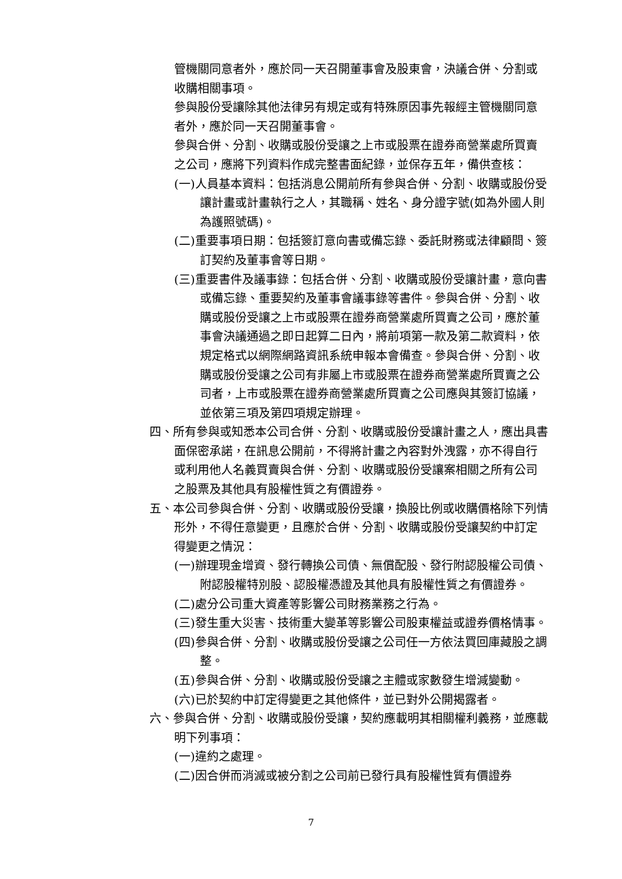管機關同意者外，應於同一天召開董事會及股東會，決議合併、分割或收購相關事項。
參與股份受讓除其他法律另有規定或有特殊原因事先報經主管機關同意者外，應於同一天召開董事會。
參與合併、分割、收購或股份受讓之上市或股票在證券商營業處所買賣之公司，應將下列資料作成完整書面紀錄，並保存五年，備供查核：
(一)人員基本資料：包括消息公開前所有參與合併、分割、收購或股份受讓計畫或計畫執行之人，其職稱、姓名、身分證字號(如為外國人則為護照號碼)。
(二)重要事項日期：包括簽訂意向書或備忘錄、委託財務或法律顧問、簽訂契約及董事會等日期。
(三)重要書件及議事錄：包括合併、分割、收購或股份受讓計畫，意向書或備忘錄、重要契約及董事會議事錄等書件。參與合併、分割、收購或股份受讓之上市或股票在證券商營業處所買賣之公司，應於董事會決議通過之即日起算二日內，將前項第一款及第二款資料，依規定格式以網際網路資訊系統申報本會備查。參與合併、分割、收購或股份受讓之公司有非屬上市或股票在證券商營業處所買賣之公司者，上市或股票在證券商營業處所買賣之公司應與其簽訂協議，並依第三項及第四項規定辦理。
四、所有參與或知悉本公司合併、分割、收購或股份受讓計畫之人，應出具書面保密承諾，在訊息公開前，不得將計畫之內容對外洩露，亦不得自行或利用他人名義買賣與合併、分割、收購或股份受讓案相關之所有公司之股票及其他具有股權性質之有價證券。
五、本公司參與合併、分割、收購或股份受讓，換股比例或收購價格除下列情形外，不得任意變更，且應於合併、分割、收購或股份受讓契約中訂定得變更之情況：
(一)辦理現金增資、發行轉換公司債、無償配股、發行附認股權公司債、附認股權特別股、認股權憑證及其他具有股權性質之有價證券。
(二)處分公司重大資產等影響公司財務業務之行為。
(三)發生重大災害、技術重大變革等影響公司股東權益或證券價格情事。
(四)參與合併、分割、收購或股份受讓之公司任一方依法買回庫藏股之調整。
(五)參與合併、分割、收購或股份受讓之主體或家數發生增減變動。
(六)已於契約中訂定得變更之其他條件，並已對外公開揭露者。
六、參與合併、分割、收購或股份受讓，契約應載明其相關權利義務，並應載明下列事項：
(一)違約之處理。
(二)因合併而消滅或被分割之公司前已發行具有股權性質有價證券
7